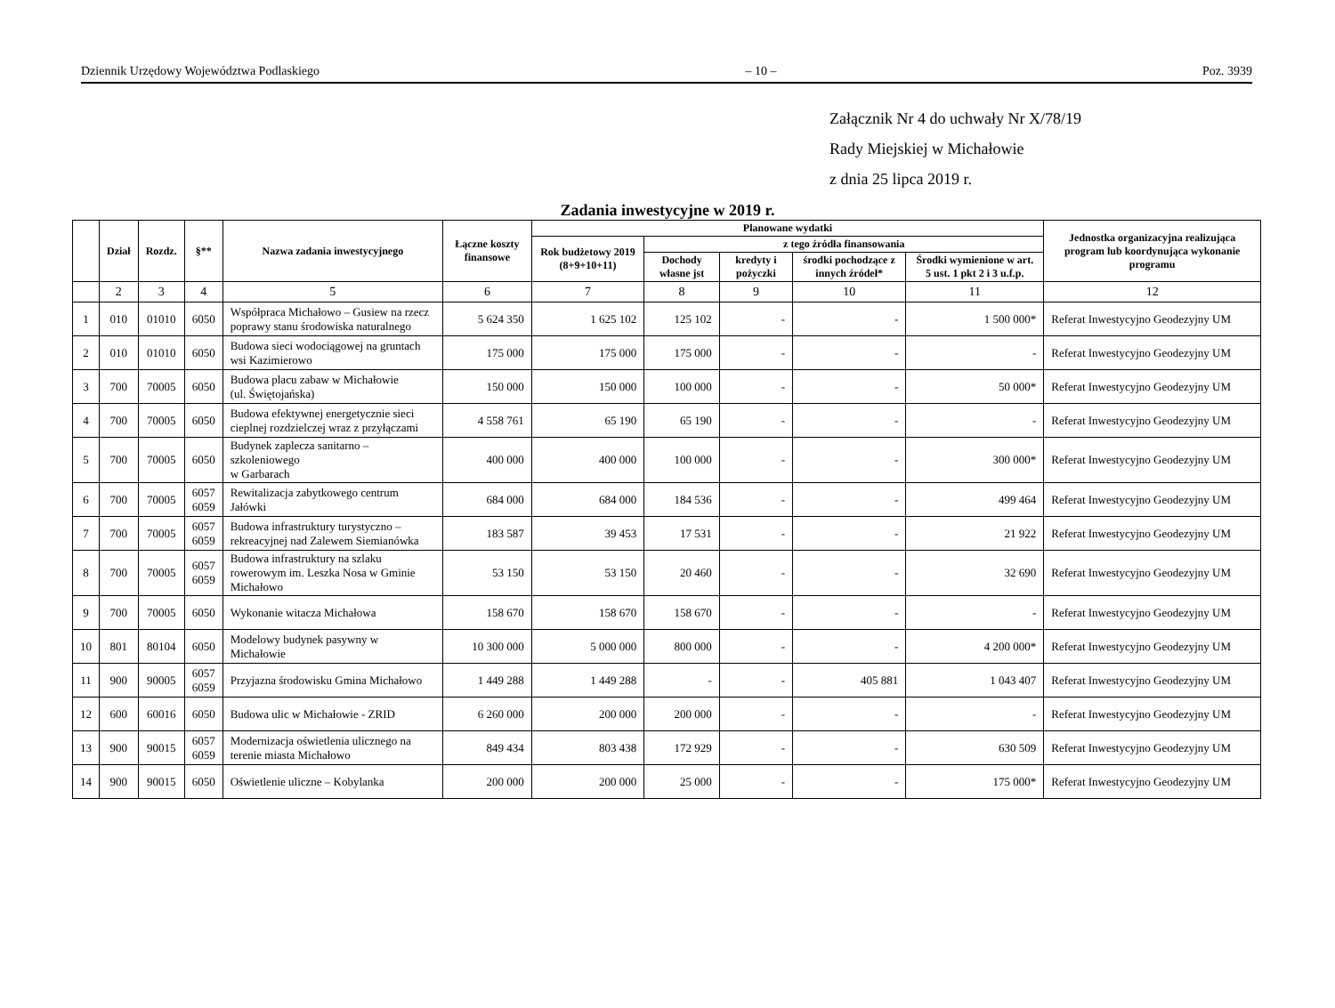Dziennik Urzędowy Województwa Podlaskiego – 10 – Poz. 3939
Załącznik Nr 4 do uchwały Nr X/78/19
Rady Miejskiej w Michałowie
z dnia 25 lipca 2019 r.
Zadania inwestycyjne w 2019 r.
| | Dział | Rozdz. | §** | Nazwa zadania inwestycyjnego | Łączne koszty finansowe | Planowane wydatki | | | | | Jednostka organizacyjna realizująca program lub koordynująca wykonanie programu |
| --- | --- | --- | --- | --- | --- | --- | --- | --- | --- | --- | --- |
| | | | | | | Rok budżetowy 2019 (8+9+10+11) | z tego źródła finansowania | | | | |
| | | | | | | | Dochody własne jst | kredyty i pożyczki | środki pochodzące z innych źródeł* | Środki wymienione w art. 5 ust. 1 pkt 2 i 3 u.f.p. | |
| | 2 | 3 | 4 | 5 | 6 | 7 | 8 | 9 | 10 | 11 | 12 |
| 1 | 010 | 01010 | 6050 | Współpraca Michałowo – Gusiew na rzecz poprawy stanu środowiska naturalnego | 5 624 350 | 1 625 102 | 125 102 | - | - | 1 500 000* | Referat Inwestycyjno Geodezyjny UM |
| 2 | 010 | 01010 | 6050 | Budowa sieci wodociągowej na gruntach wsi Kazimierowo | 175 000 | 175 000 | 175 000 | - | - | - | Referat Inwestycyjno Geodezyjny UM |
| 3 | 700 | 70005 | 6050 | Budowa placu zabaw w Michałowie (ul. Świętojańska) | 150 000 | 150 000 | 100 000 | - | - | 50 000* | Referat Inwestycyjno Geodezyjny UM |
| 4 | 700 | 70005 | 6050 | Budowa efektywnej energetycznie sieci cieplnej rozdzielczej wraz z przyłączami | 4 558 761 | 65 190 | 65 190 | - | - | - | Referat Inwestycyjno Geodezyjny UM |
| 5 | 700 | 70005 | 6050 | Budynek zaplecza sanitarno – szkoleniowego w Garbarach | 400 000 | 400 000 | 100 000 | - | - | 300 000* | Referat Inwestycyjno Geodezyjny UM |
| 6 | 700 | 70005 | 6057 6059 | Rewitalizacja zabytkowego centrum Jałówki | 684 000 | 684 000 | 184 536 | - | - | 499 464 | Referat Inwestycyjno Geodezyjny UM |
| 7 | 700 | 70005 | 6057 6059 | Budowa infrastruktury turystyczno – rekreacyjnej nad Zalewem Siemianówka | 183 587 | 39 453 | 17 531 | - | - | 21 922 | Referat Inwestycyjno Geodezyjny UM |
| 8 | 700 | 70005 | 6057 6059 | Budowa infrastruktury na szlaku rowerowym im. Leszka Nosa w Gminie Michałowo | 53 150 | 53 150 | 20 460 | - | - | 32 690 | Referat Inwestycyjno Geodezyjny UM |
| 9 | 700 | 70005 | 6050 | Wykonanie witacza Michałowa | 158 670 | 158 670 | 158 670 | - | - | - | Referat Inwestycyjno Geodezyjny UM |
| 10 | 801 | 80104 | 6050 | Modelowy budynek pasywny w Michałowie | 10 300 000 | 5 000 000 | 800 000 | - | - | 4 200 000* | Referat Inwestycyjno Geodezyjny UM |
| 11 | 900 | 90005 | 6057 6059 | Przyjazna środowisku Gmina Michałowo | 1 449 288 | 1 449 288 | - | - | 405 881 | 1 043 407 | Referat Inwestycyjno Geodezyjny UM |
| 12 | 600 | 60016 | 6050 | Budowa ulic w Michałowie - ZRID | 6 260 000 | 200 000 | 200 000 | - | - | - | Referat Inwestycyjno Geodezyjny UM |
| 13 | 900 | 90015 | 6057 6059 | Modernizacja oświetlenia ulicznego na terenie miasta Michałowo | 849 434 | 803 438 | 172 929 | - | - | 630 509 | Referat Inwestycyjno Geodezyjny UM |
| 14 | 900 | 90015 | 6050 | Oświetlenie uliczne – Kobylanka | 200 000 | 200 000 | 25 000 | - | - | 175 000* | Referat Inwestycyjno Geodezyjny UM |